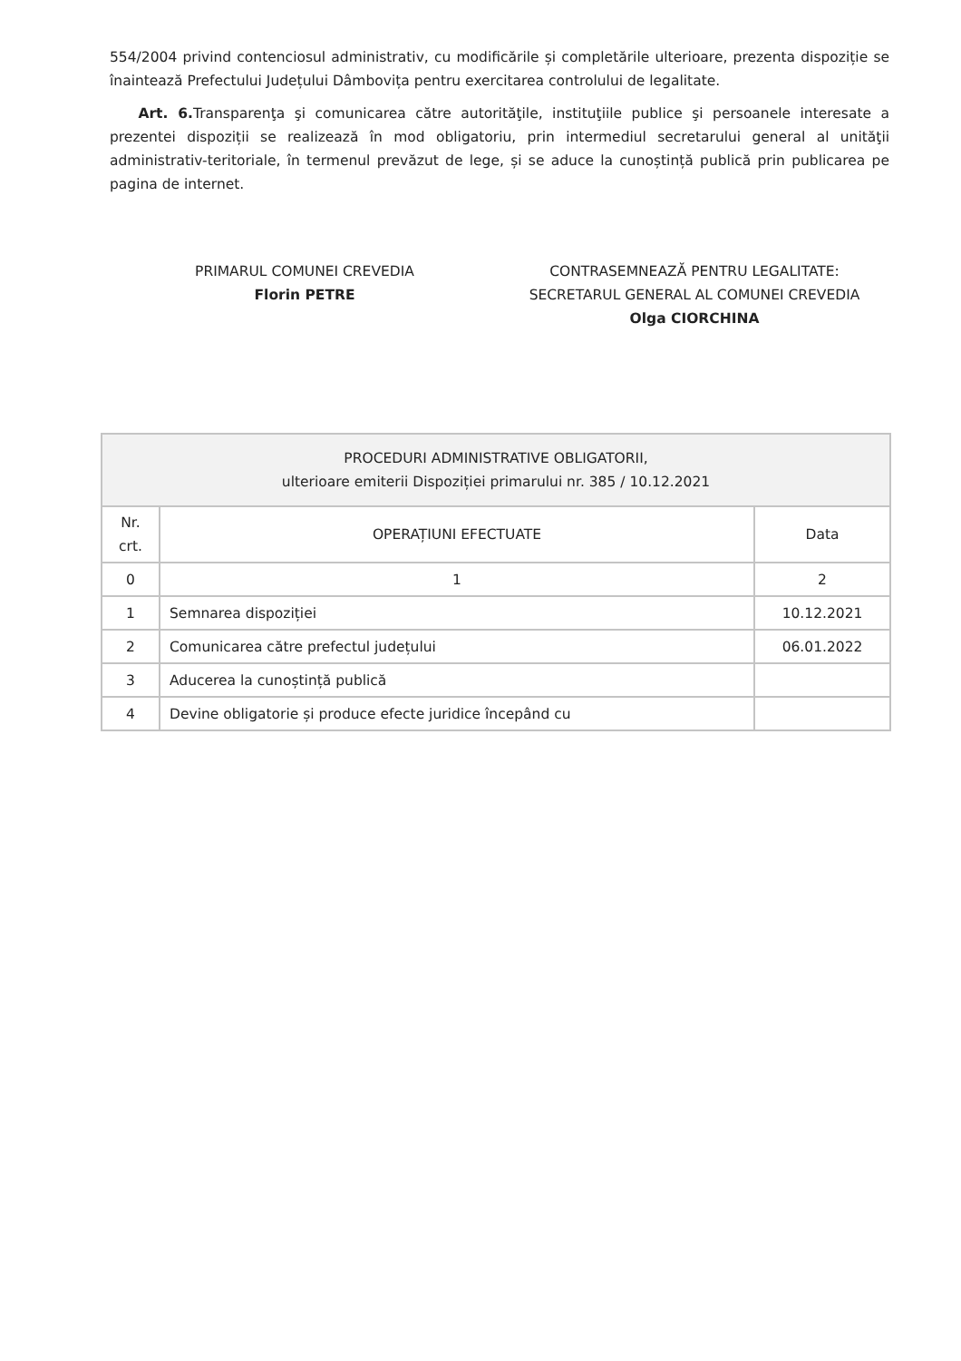554/2004 privind contenciosul administrativ, cu modificările și completările ulterioare, prezenta dispoziție se înaintează Prefectului Județului Dâmbovița pentru exercitarea controlului de legalitate.
Art. 6. Transparenţa şi comunicarea către autorităţile, instituţiile publice şi persoanele interesate a prezentei dispoziții se realizează în mod obligatoriu, prin intermediul secretarului general al unităţii administrativ-teritoriale, în termenul prevăzut de lege, și se aduce la cunoștință publică prin publicarea pe pagina de internet.
PRIMARUL COMUNEI CREVEDIA
Florin PETRE
CONTRASEMNEAZĂ PENTRU LEGALITATE:
SECRETARUL GENERAL AL COMUNEI CREVEDIA
Olga CIORCHINA
| PROCEDURI ADMINISTRATIVE OBLIGATORII, ulterioare emiterii Dispoziției primarului nr. 385 / 10.12.2021 | | |
| --- | --- | --- |
| Nr. crt. | OPERAȚIUNI EFECTUATE | Data |
| 0 | 1 | 2 |
| 1 | Semnarea dispoziției | 10.12.2021 |
| 2 | Comunicarea către prefectul județului | 06.01.2022 |
| 3 | Aducerea la cunoștință publică | |
| 4 | Devine obligatorie și produce efecte juridice începând cu | |